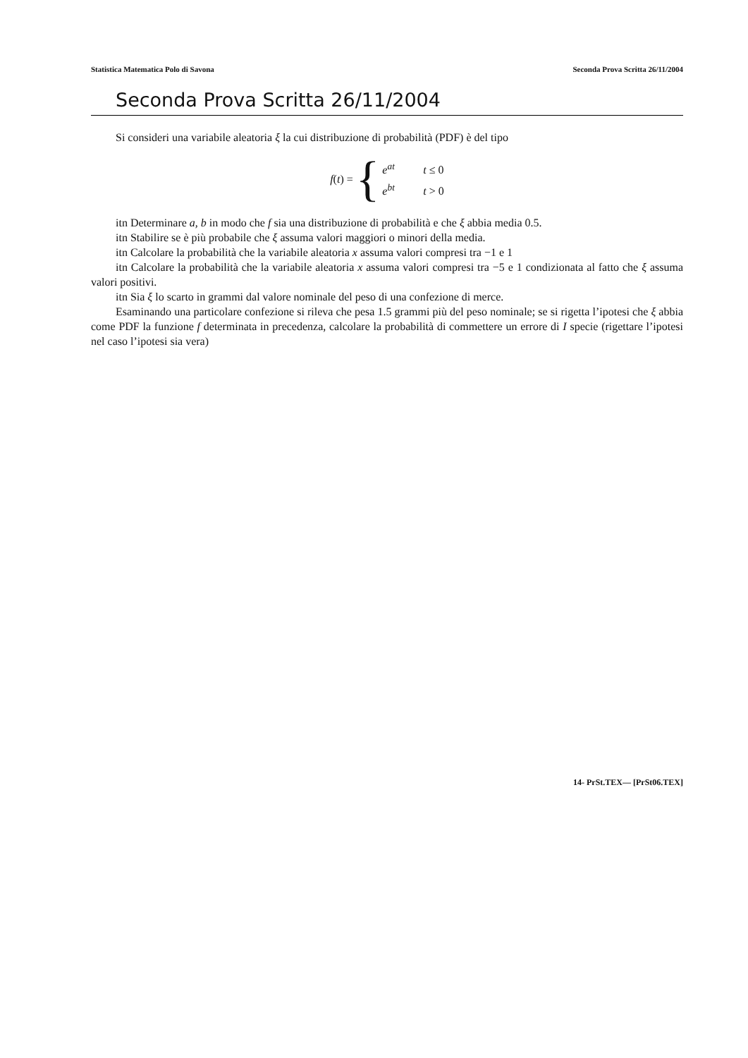Statistica Matematica Polo di Savona Seconda Prova Scritta 26/11/2004
Seconda Prova Scritta 26/11/2004
Si consideri una variabile aleatoria ξ la cui distribuzione di probabilità (PDF) è del tipo
f (t) = {
e<sup>at</sup> t ≤ 0
e<sup>bt</sup> t > 0
itn Determinare a, b in modo che f sia una distribuzione di probabilità e che ξ abbia media 0.5.
itn Stabilire se è più probabile che ξ assuma valori maggiori o minori della media.
itn Calcolare la probabilità che la variabile aleatoria x assuma valori compresi tra −1 e 1
itn Calcolare la probabilità che la variabile aleatoria x assuma valori compresi tra −5 e 1 condizionata al fatto che ξ assuma valori positivi.
itn Sia ξ lo scarto in grammi dal valore nominale del peso di una confezione di merce.
Esaminando una particolare confezione si rileva che pesa 1.5 grammi più del peso nominale; se si rigetta l’ipotesi che ξ abbia come PDF la funzione f determinata in precedenza, calcolare la probabilità di commettere un errore di I specie (rigettare l’ipotesi nel caso l’ipotesi sia vera)
14- PrSt.TEX— [PrSt06.TEX]